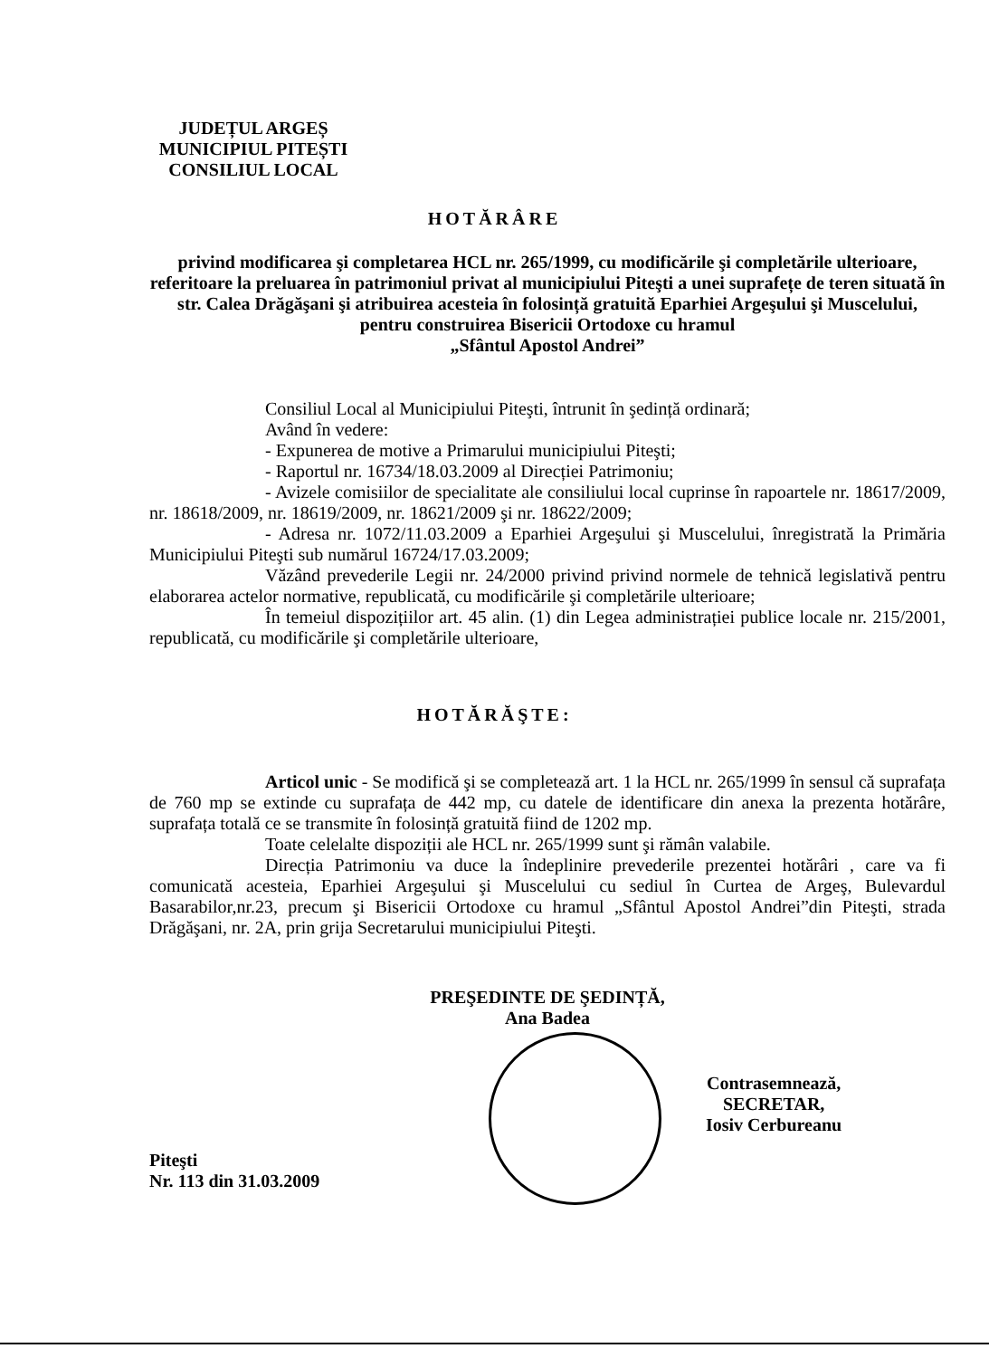JUDEȚUL ARGEȘ
MUNICIPIUL PITEȘTI
CONSILIUL LOCAL
HOTĂRÂRE
privind modificarea şi completarea HCL nr. 265/1999, cu modificările şi completările ulterioare, referitoare la preluarea în patrimoniul privat al municipiului Piteşti a unei suprafețe de teren situată în str. Calea Drăgăşani şi atribuirea acesteia în folosință gratuită Eparhiei Argeşului şi Muscelului, pentru construirea Bisericii Ortodoxe cu hramul
„Sfântul Apostol Andrei”
Consiliul Local al Municipiului Piteşti, întrunit în şedință ordinară;
Având în vedere:
- Expunerea de motive a Primarului municipiului Piteşti;
- Raportul nr. 16734/18.03.2009 al Direcției Patrimoniu;
- Avizele comisiilor de specialitate ale consiliului local cuprinse în rapoartele nr. 18617/2009, nr. 18618/2009, nr. 18619/2009, nr. 18621/2009 şi nr. 18622/2009;
- Adresa nr. 1072/11.03.2009 a Eparhiei Argeşului şi Muscelului, înregistrată la Primăria Municipiului Piteşti sub numărul 16724/17.03.2009;
Văzând prevederile Legii nr. 24/2000 privind privind normele de tehnică legislativă pentru elaborarea actelor normative, republicată, cu modificările şi completările ulterioare;
În temeiul dispozițiilor art. 45 alin. (1) din Legea administrației publice locale nr. 215/2001, republicată, cu modificările şi completările ulterioare,
HOTĂRĂŞTE:
Articol unic - Se modifică şi se completează art. 1 la HCL nr. 265/1999 în sensul că suprafața de 760 mp se extinde cu suprafața de 442 mp, cu datele de identificare din anexa la prezenta hotărâre, suprafața totală ce se transmite în folosință gratuită fiind de 1202 mp.
Toate celelalte dispoziții ale HCL nr. 265/1999 sunt şi rămân valabile.
Direcția Patrimoniu va duce la îndeplinire prevederile prezentei hotărâri , care va fi comunicată acesteia, Eparhiei Argeşului şi Muscelului cu sediul în Curtea de Argeş, Bulevardul Basarabilor,nr.23, precum şi Bisericii Ortodoxe cu hramul „Sfântul Apostol Andrei”din Piteşti, strada Drăgăşani, nr. 2A, prin grija Secretarului municipiului Piteşti.
PREŞEDINTE DE ŞEDINȚĂ,
Ana Badea
Contrasemnează,
SECRETAR,
Iosiv Cerbureanu
Piteşti
Nr. 113 din 31.03.2009